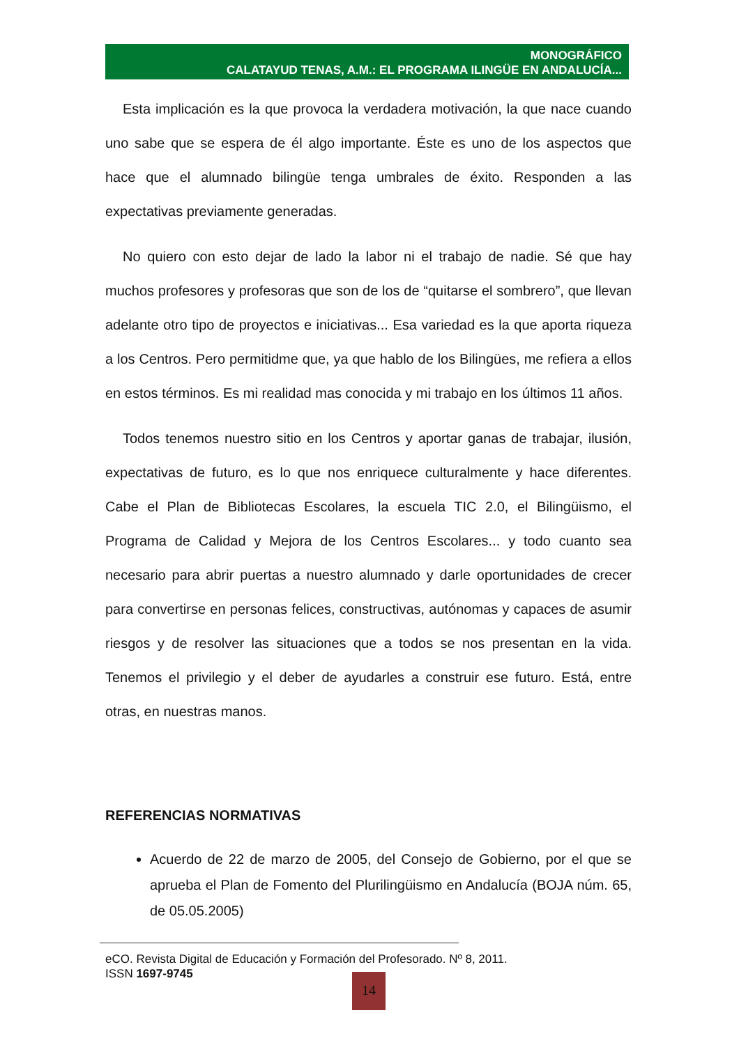MONOGRÁFICO
CALATAYUD TENAS, A.M.: EL PROGRAMA ILINGÜE EN ANDALUCÍA...
Esta implicación es la que provoca la verdadera motivación, la que nace cuando uno sabe que se espera de él algo importante. Éste es uno de los aspectos que hace que el alumnado bilingüe tenga umbrales de éxito. Responden a las expectativas previamente generadas.
No quiero con esto dejar de lado la labor ni el trabajo de nadie. Sé que hay muchos profesores y profesoras que son de los de “quitarse el sombrero”, que llevan adelante otro tipo de proyectos e iniciativas... Esa variedad es la que aporta riqueza a los Centros. Pero permitidme que, ya que hablo de los Bilingües, me refiera a ellos en estos términos. Es mi realidad mas conocida y mi trabajo en los últimos 11 años.
Todos tenemos nuestro sitio en los Centros y aportar ganas de trabajar, ilusión, expectativas de futuro, es lo que nos enriquece culturalmente y hace diferentes. Cabe el Plan de Bibliotecas Escolares, la escuela TIC 2.0, el Bilingüismo, el Programa de Calidad y Mejora de los Centros Escolares... y todo cuanto sea necesario para abrir puertas a nuestro alumnado y darle oportunidades de crecer para convertirse en personas felices, constructivas, autónomas y capaces de asumir riesgos y de resolver las situaciones que a todos se nos presentan en la vida. Tenemos el privilegio y el deber de ayudarles a construir ese futuro. Está, entre otras, en nuestras manos.
REFERENCIAS NORMATIVAS
Acuerdo de 22 de marzo de 2005, del Consejo de Gobierno, por el que se aprueba el Plan de Fomento del Plurilingüismo en Andalucía (BOJA núm. 65, de 05.05.2005)
eCO. Revista Digital de Educación y Formación del Profesorado. Nº 8, 2011.
ISSN 1697-9745
14